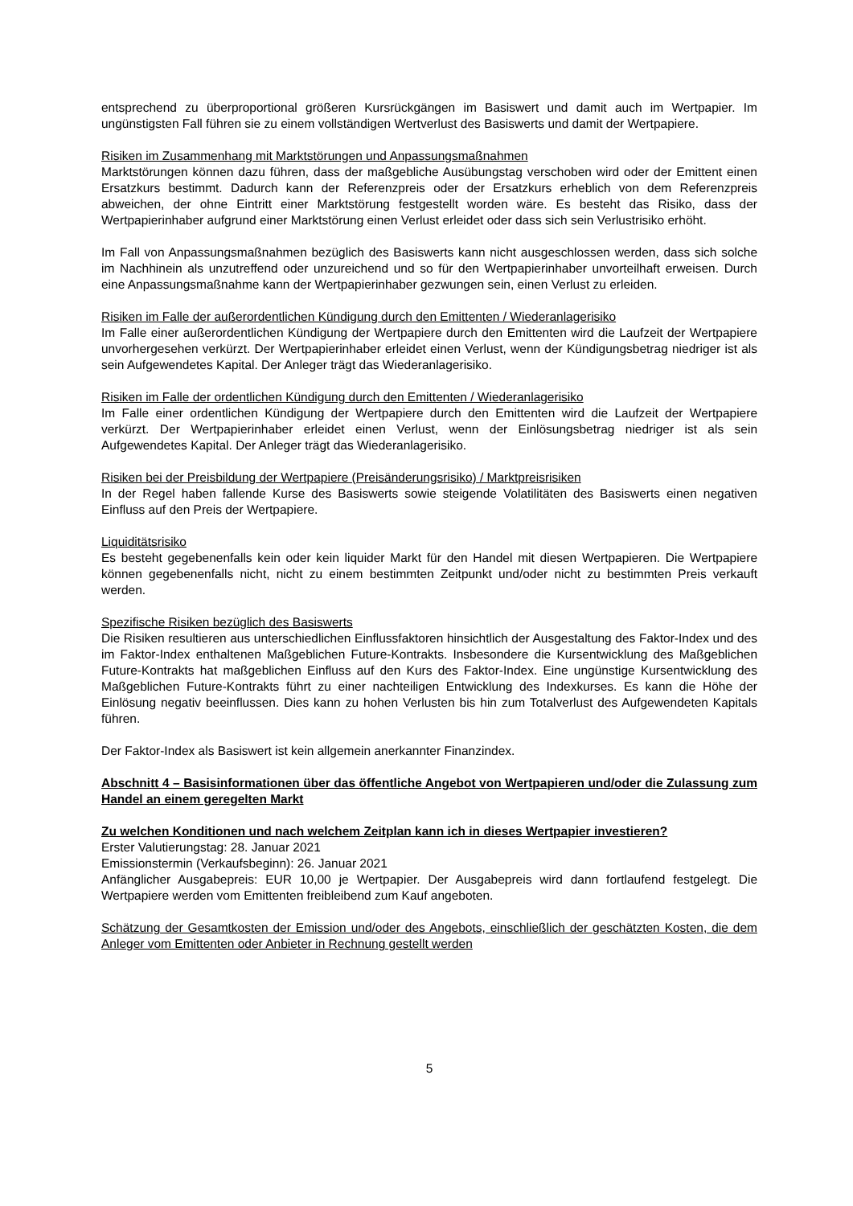entsprechend zu überproportional größeren Kursrückgängen im Basiswert und damit auch im Wertpapier. Im ungünstigsten Fall führen sie zu einem vollständigen Wertverlust des Basiswerts und damit der Wertpapiere.
Risiken im Zusammenhang mit Marktstörungen und Anpassungsmaßnahmen
Marktstörungen können dazu führen, dass der maßgebliche Ausübungstag verschoben wird oder der Emittent einen Ersatzkurs bestimmt. Dadurch kann der Referenzpreis oder der Ersatzkurs erheblich von dem Referenzpreis abweichen, der ohne Eintritt einer Marktstörung festgestellt worden wäre. Es besteht das Risiko, dass der Wertpapierinhaber aufgrund einer Marktstörung einen Verlust erleidet oder dass sich sein Verlustrisiko erhöht.
Im Fall von Anpassungsmaßnahmen bezüglich des Basiswerts kann nicht ausgeschlossen werden, dass sich solche im Nachhinein als unzutreffend oder unzureichend und so für den Wertpapierinhaber unvorteilhaft erweisen. Durch eine Anpassungsmaßnahme kann der Wertpapierinhaber gezwungen sein, einen Verlust zu erleiden.
Risiken im Falle der außerordentlichen Kündigung durch den Emittenten / Wiederanlagerisiko
Im Falle einer außerordentlichen Kündigung der Wertpapiere durch den Emittenten wird die Laufzeit der Wertpapiere unvorhergesehen verkürzt. Der Wertpapierinhaber erleidet einen Verlust, wenn der Kündigungsbetrag niedriger ist als sein Aufgewendetes Kapital. Der Anleger trägt das Wiederanlagerisiko.
Risiken im Falle der ordentlichen Kündigung durch den Emittenten / Wiederanlagerisiko
Im Falle einer ordentlichen Kündigung der Wertpapiere durch den Emittenten wird die Laufzeit der Wertpapiere verkürzt. Der Wertpapierinhaber erleidet einen Verlust, wenn der Einlösungsbetrag niedriger ist als sein Aufgewendetes Kapital. Der Anleger trägt das Wiederanlagerisiko.
Risiken bei der Preisbildung der Wertpapiere (Preisänderungsrisiko) / Marktpreisrisiken
In der Regel haben fallende Kurse des Basiswerts sowie steigende Volatilitäten des Basiswerts einen negativen Einfluss auf den Preis der Wertpapiere.
Liquiditätsrisiko
Es besteht gegebenenfalls kein oder kein liquider Markt für den Handel mit diesen Wertpapieren. Die Wertpapiere können gegebenenfalls nicht, nicht zu einem bestimmten Zeitpunkt und/oder nicht zu bestimmten Preis verkauft werden.
Spezifische Risiken bezüglich des Basiswerts
Die Risiken resultieren aus unterschiedlichen Einflussfaktoren hinsichtlich der Ausgestaltung des Faktor-Index und des im Faktor-Index enthaltenen Maßgeblichen Future-Kontrakts. Insbesondere die Kursentwicklung des Maßgeblichen Future-Kontrakts hat maßgeblichen Einfluss auf den Kurs des Faktor-Index. Eine ungünstige Kursentwicklung des Maßgeblichen Future-Kontrakts führt zu einer nachteiligen Entwicklung des Indexkurses. Es kann die Höhe der Einlösung negativ beeinflussen. Dies kann zu hohen Verlusten bis hin zum Totalverlust des Aufgewendeten Kapitals führen.
Der Faktor-Index als Basiswert ist kein allgemein anerkannter Finanzindex.
Abschnitt 4 – Basisinformationen über das öffentliche Angebot von Wertpapieren und/oder die Zulassung zum Handel an einem geregelten Markt
Zu welchen Konditionen und nach welchem Zeitplan kann ich in dieses Wertpapier investieren?
Erster Valutierungstag: 28. Januar 2021
Emissionstermin (Verkaufsbeginn): 26. Januar 2021
Anfänglicher Ausgabepreis: EUR 10,00 je Wertpapier. Der Ausgabepreis wird dann fortlaufend festgelegt. Die Wertpapiere werden vom Emittenten freibleibend zum Kauf angeboten.
Schätzung der Gesamtkosten der Emission und/oder des Angebots, einschließlich der geschätzten Kosten, die dem Anleger vom Emittenten oder Anbieter in Rechnung gestellt werden
5